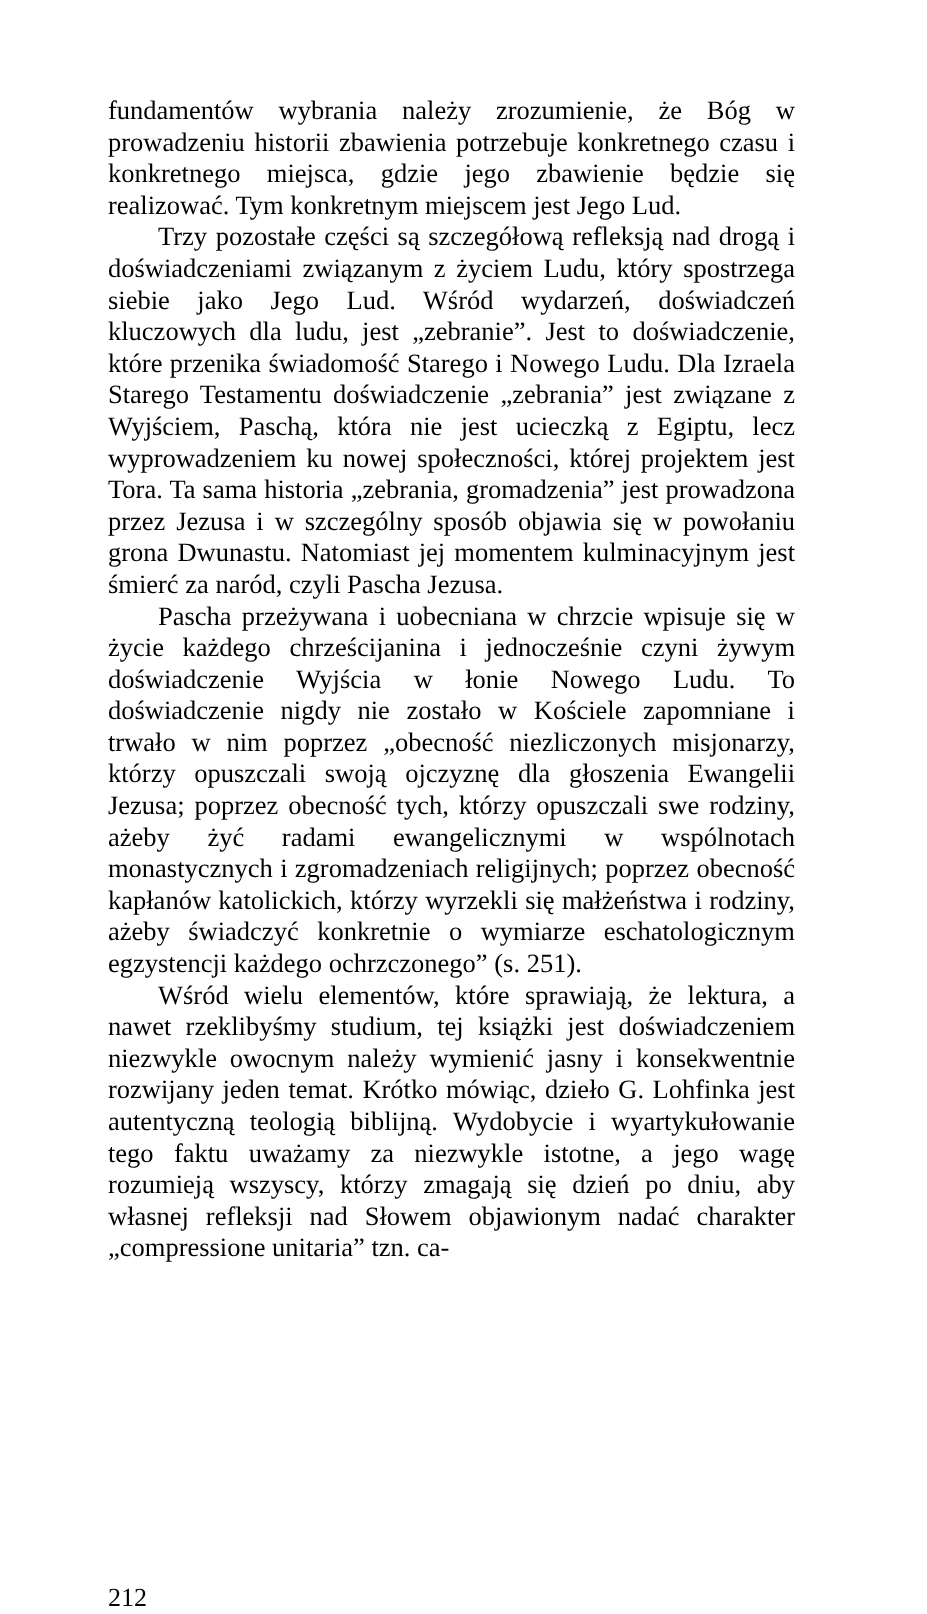fundamentów wybrania należy zrozumienie, że Bóg w prowadzeniu historii zbawienia potrzebuje konkretnego czasu i konkretnego miejsca, gdzie jego zbawienie będzie się realizować. Tym konkretnym miejscem jest Jego Lud.
Trzy pozostałe części są szczegółową refleksją nad drogą i doświadczeniami związanym z życiem Ludu, który spostrzega siebie jako Jego Lud. Wśród wydarzeń, doświadczeń kluczowych dla ludu, jest „zebranie”. Jest to doświadczenie, które przenika świadomość Starego i Nowego Ludu. Dla Izraela Starego Testamentu doświadczenie „zebrania” jest związane z Wyjściem, Paschą, która nie jest ucieczką z Egiptu, lecz wyprowadzeniem ku nowej społeczności, której projektem jest Tora. Ta sama historia „zebrania, gromadzenia” jest prowadzona przez Jezusa i w szczególny sposób objawia się w powołaniu grona Dwunastu. Natomiast jej momentem kulminacyjnym jest śmierć za naród, czyli Pascha Jezusa.
Pascha przeżywana i uobecniana w chrzcie wpisuje się w życie każdego chrześcijanina i jednocześnie czyni żywym doświadczenie Wyjścia w łonie Nowego Ludu. To doświadczenie nigdy nie zostało w Kościele zapomniane i trwało w nim poprzez „obecność niezliczonych misjonarzy, którzy opuszczali swoją ojczyznę dla głoszenia Ewangelii Jezusa; poprzez obecność tych, którzy opuszczali swe rodziny, ażeby żyć radami ewangelicznymi w wspólnotach monastycznych i zgromadzeniach religijnych; poprzez obecność kapłanów katolickich, którzy wyrzekli się małżeństwa i rodziny, ażeby świadczyć konkretnie o wymiarze eschatologicznym egzystencji każdego ochrzczonego” (s. 251).
Wśród wielu elementów, które sprawiają, że lektura, a nawet rzeklibyśmy studium, tej książki jest doświadczeniem niezwykle owocnym należy wymienić jasny i konsekwentnie rozwijany jeden temat. Krótko mówiąc, dzieło G. Lohfinka jest autentyczną teologią biblijną. Wydobycie i wyartykułowanie tego faktu uważamy za niezwykle istotne, a jego wagę rozumieją wszyscy, którzy zmagają się dzień po dniu, aby własnej refleksji nad Słowem objawionym nadać charakter „compressione unitaria” tzn. ca-
212